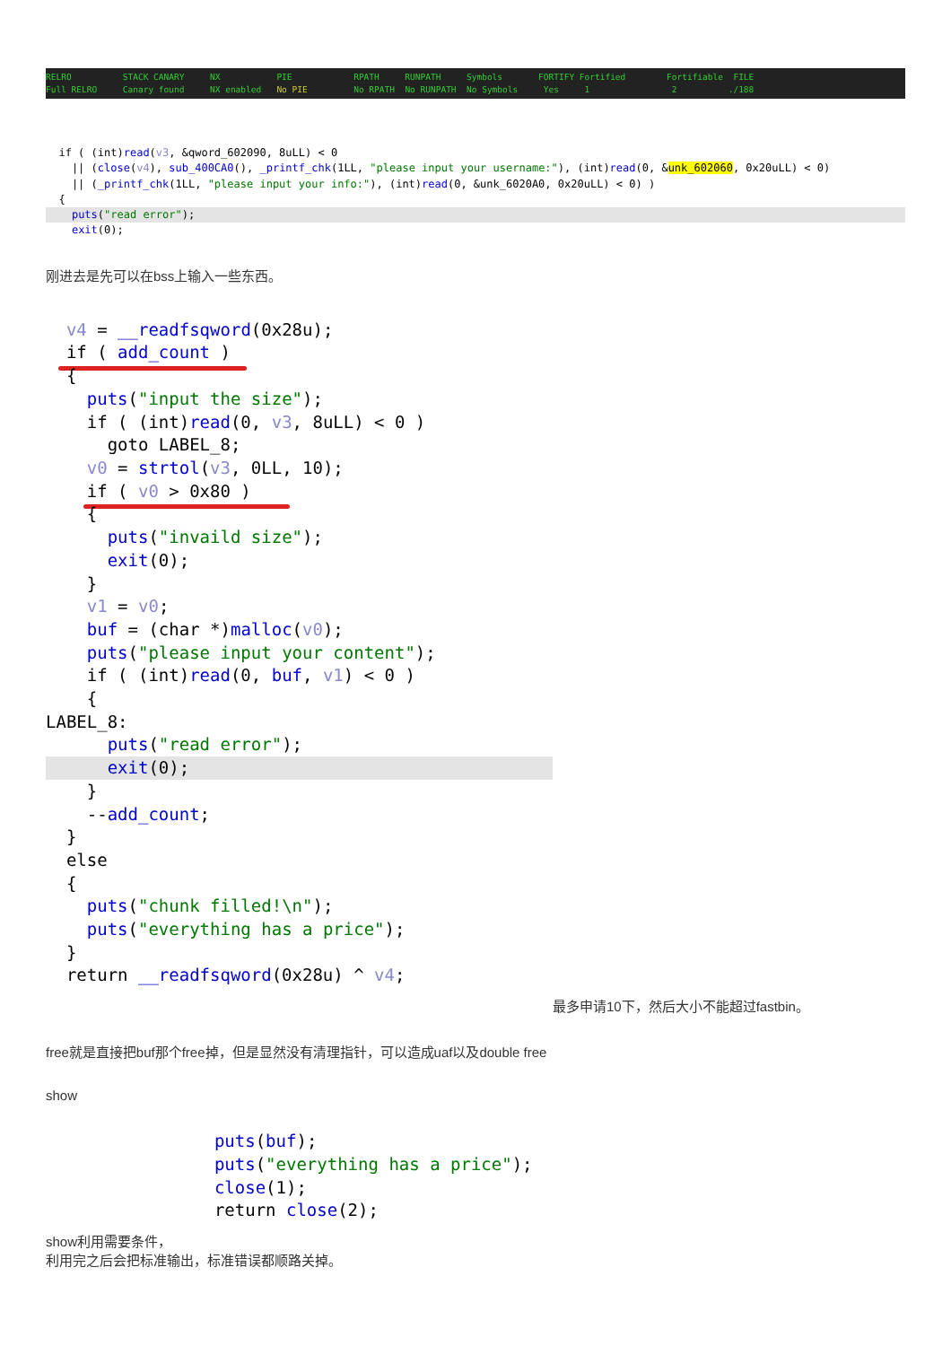RELRO STACK CANARY NX PIE RPATH RUNPATH Symbols FORTIFY Fortified Fortifiable FILE Full RELRO Canary found NX enabled No PIE No RPATH No RUNPATH No Symbols Yes 1 2 ./188
if ( (int)read(v3, &qword_602090, 8uLL) < 0 || (close(v4), sub_400CA0(), _printf_chk(1LL, "please input your username:"), (int)read(0, &unk_602060, 0x20uLL) < 0) || (_printf_chk(1LL, "please input your info:"), (int)read(0, &unk_6020A0, 0x20uLL) < 0) ) {
puts("read error");
exit(0);
刚进去是先可以在bss上输入一些东西。
v4 = __readfsqword(0x28u); if ( add_count )
{ puts("input the size"); if ( (int)read(0, v3, 8uLL) < 0 ) goto LABEL_8; v0 = strtol(v3, 0LL, 10); if ( v0 > 0x80 )
{ puts("invaild size"); exit(0); } v1 = v0; buf = (char *)malloc(v0); puts("please input your content"); if ( (int)read(0, buf, v1) < 0 ) { LABEL_8: puts("read error");
exit(0);
} --add_count; } else { puts("chunk filled!\n"); puts("everything has a price"); } return __readfsqword(0x28u) ^ v4;
最多申请10下，然后大小不能超过fastbin。
free就是直接把buf那个free掉，但是显然没有清理指针，可以造成uaf以及double free
show
puts(buf); puts("everything has a price"); close(1); return close(2);
show利用需要条件，
利用完之后会把标准输出，标准错误都顺路关掉。